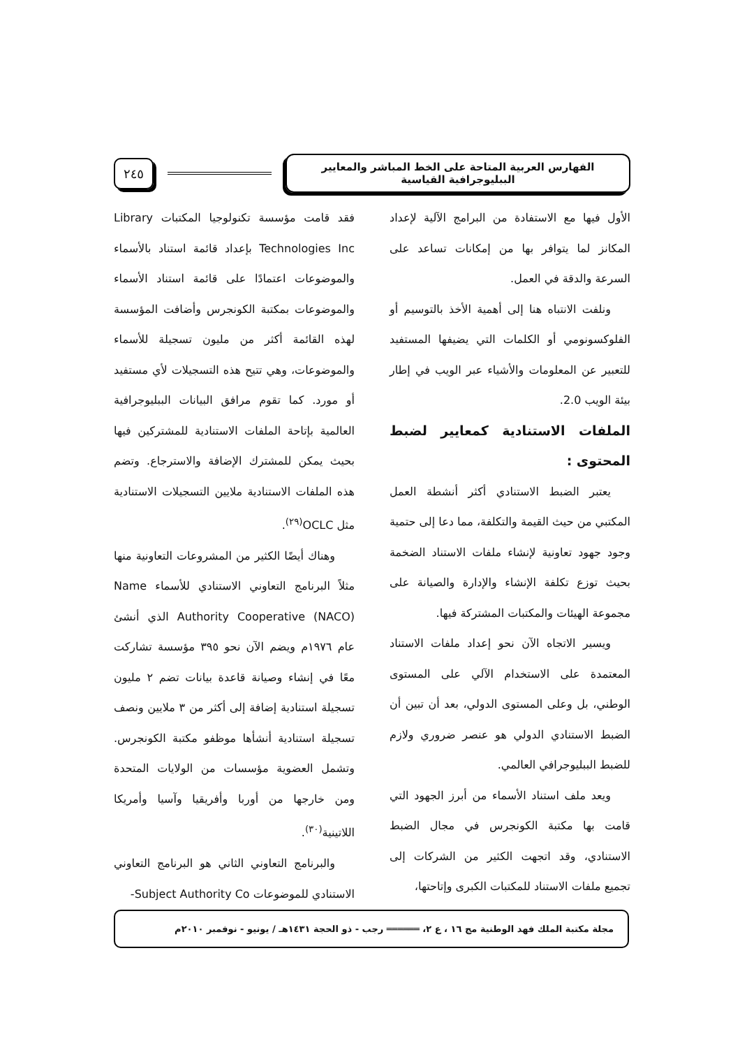الفهارس العربية المتاحة على الخط المباشر والمعايير الببليوجرافية القياسية
٢٤٥
الأول فيها مع الاستفادة من البرامج الآلية لإعداد المكانز لما يتوافر بها من إمكانات تساعد على السرعة والدقة في العمل.
ونلفت الانتباه هنا إلى أهمية الأخذ بالتوسيم أو الفلوكسونومي أو الكلمات التي يضيفها المستفيد للتعبير عن المعلومات والأشياء عبر الويب في إطار بيئة الويب 2.0.
الملفات الاستنادية كمعايير لضبط المحتوى :
يعتبر الضبط الاستنادي أكثر أنشطة العمل المكتبي من حيث القيمة والتكلفة، مما دعا إلى حتمية وجود جهود تعاونية لإنشاء ملفات الاستناد الضخمة بحيث توزع تكلفة الإنشاء والإدارة والصيانة على مجموعة الهيئات والمكتبات المشتركة فيها.
ويسير الاتجاه الآن نحو إعداد ملفات الاستناد المعتمدة على الاستخدام الآلي على المستوى الوطني، بل وعلى المستوى الدولي، بعد أن تبين أن الضبط الاستنادي الدولي هو عنصر ضروري ولازم للضبط الببليوجرافي العالمي.
ويعد ملف استناد الأسماء من أبرز الجهود التي قامت بها مكتبة الكونجرس في مجال الضبط الاستنادي، وقد اتجهت الكثير من الشركات إلى تجميع ملفات الاستناد للمكتبات الكبرى وإتاحتها،
فقد قامت مؤسسة تكنولوجيا المكتبات Library Technologies Inc بإعداد قائمة استناد بالأسماء والموضوعات اعتمادًا على قائمة استناد الأسماء والموضوعات بمكتبة الكونجرس وأضافت المؤسسة لهذه القائمة أكثر من مليون تسجيلة للأسماء والموضوعات، وهي تتيح هذه التسجيلات لأي مستفيد أو مورد. كما تقوم مرافق البيانات الببليوجرافية العالمية بإتاحة الملفات الاستنادية للمشتركين فيها بحيث يمكن للمشترك الإضافة والاسترجاع. وتضم هذه الملفات الاستنادية ملايين التسجيلات الاستنادية مثل OCLC<sup>(٢٩)</sup>.
وهناك أيضًا الكثير من المشروعات التعاونية منها مثلاً البرنامج التعاوني الاستنادي للأسماء Name Authority Cooperative (NACO) الذي أنشئ عام ١٩٧٦م ويضم الآن نحو ٣٩٥ مؤسسة تشاركت معًا في إنشاء وصيانة قاعدة بيانات تضم ٢ مليون تسجيلة استنادية إضافة إلى أكثر من ٣ ملايين ونصف تسجيلة استنادية أنشأها موظفو مكتبة الكونجرس. وتشمل العضوية مؤسسات من الولايات المتحدة ومن خارجها من أوربا وأفريقيا وآسيا وأمريكا اللاتينية<sup>(٣٠)</sup>.
والبرنامج التعاوني الثاني هو البرنامج التعاوني الاستنادي للموضوعات Subject Authority Co-
مجلة مكتبة الملك فهد الوطنية مج ١٦ ، ع ٢، ══════ رجب - ذو الحجة ١٤٣١هـ / يونيو - نوفمبر ٢٠١٠م